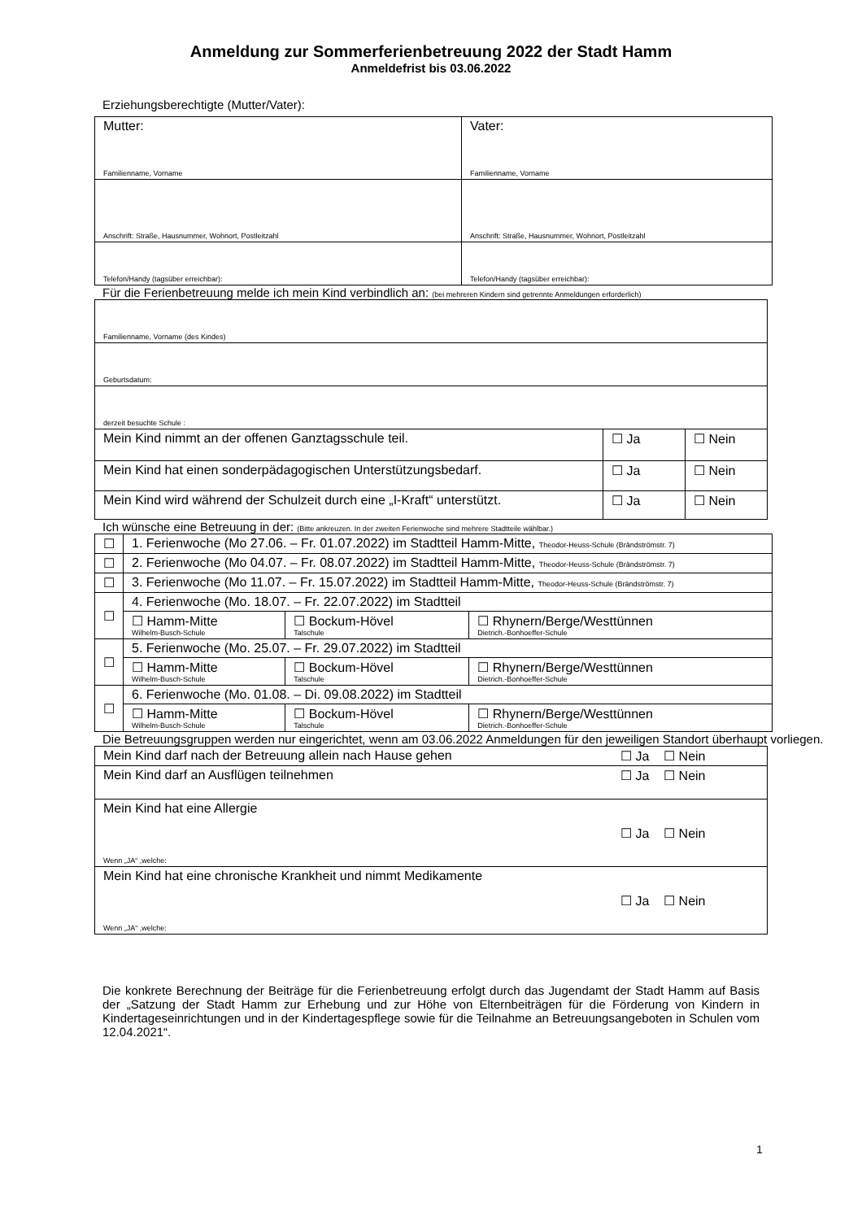Anmeldung zur Sommerferienbetreuung 2022 der Stadt Hamm
Anmeldefrist bis 03.06.2022
Erziehungsberechtigte (Mutter/Vater):
| Mutter: Familienname, Vorname | Vater: Familienname, Vorname |
| Anschrift: Straße, Hausnummer, Wohnort, Postleitzahl | Anschrift: Straße, Hausnummer, Wohnort, Postleitzahl |
| Telefon/Handy (tagsüber erreichbar): | Telefon/Handy (tagsüber erreichbar): |
Für die Ferienbetreuung melde ich mein Kind verbindlich an: (bei mehreren Kindern sind getrennte Anmeldungen erforderlich)
| Familienname, Vorname (des Kindes) | | |
| Geburtsdatum: | | |
| derzeit besuchte Schule : | | |
| Mein Kind nimmt an der offenen Ganztagsschule teil. | ☐ Ja | ☐ Nein |
| Mein Kind hat einen sonderpädagogischen Unterstützungsbedarf. | ☐ Ja | ☐ Nein |
| Mein Kind wird während der Schulzeit durch eine „I-Kraft“ unterstützt. | ☐ Ja | ☐ Nein |
Ich wünsche eine Betreuung in der: (Bitte ankreuzen. In der zweiten Ferienwoche sind mehrere Stadtteile wählbar.)
| ☐ | 1. Ferienwoche (Mo 27.06. – Fr. 01.07.2022) im Stadtteil Hamm-Mitte, Theodor-Heuss-Schule (Brändströmstr. 7) | | |
| ☐ | 2. Ferienwoche (Mo 04.07. – Fr. 08.07.2022) im Stadtteil Hamm-Mitte, Theodor-Heuss-Schule (Brändströmstr. 7) | | |
| ☐ | 3. Ferienwoche (Mo 11.07. – Fr. 15.07.2022) im Stadtteil Hamm-Mitte, Theodor-Heuss-Schule (Brändströmstr. 7) | | |
| ☐ | 4. Ferienwoche (Mo. 18.07. – Fr. 22.07.2022) im Stadtteil | | |
| | ☐ Hamm-Mitte Wilhelm-Busch-Schule | ☐ Bockum-Hövel Talschule | ☐ Rhynern/Berge/Westtünnen Dietrich.-Bonhoeffer-Schule |
| ☐ | 5. Ferienwoche (Mo. 25.07. – Fr. 29.07.2022) im Stadtteil | | |
| | ☐ Hamm-Mitte Wilhelm-Busch-Schule | ☐ Bockum-Hövel Talschule | ☐ Rhynern/Berge/Westtünnen Dietrich.-Bonhoeffer-Schule |
| ☐ | 6. Ferienwoche (Mo. 01.08. – Di. 09.08.2022) im Stadtteil | | |
| | ☐ Hamm-Mitte Wilhelm-Busch-Schule | ☐ Bockum-Hövel Talschule | ☐ Rhynern/Berge/Westtünnen Dietrich.-Bonhoeffer-Schule |
Die Betreuungsgruppen werden nur eingerichtet, wenn am 03.06.2022 Anmeldungen für den jeweiligen Standort überhaupt vorliegen.
| Mein Kind darf nach der Betreuung allein nach Hause gehen | ☐ Ja ☐ Nein |
| Mein Kind darf an Ausflügen teilnehmen | ☐ Ja ☐ Nein |
| Mein Kind hat eine Allergie Wenn „JA“ ,welche: | ☐ Ja ☐ Nein |
| Mein Kind hat eine chronische Krankheit und nimmt Medikamente Wenn „JA“ ,welche: | ☐ Ja ☐ Nein |
Die konkrete Berechnung der Beiträge für die Ferienbetreuung erfolgt durch das Jugendamt der Stadt Hamm auf Basis der „Satzung der Stadt Hamm zur Erhebung und zur Höhe von Elternbeiträgen für die Förderung von Kindern in Kindertageseinrichtungen und in der Kindertagespflege sowie für die Teilnahme an Betreuungsangeboten in Schulen vom 12.04.2021“.
1